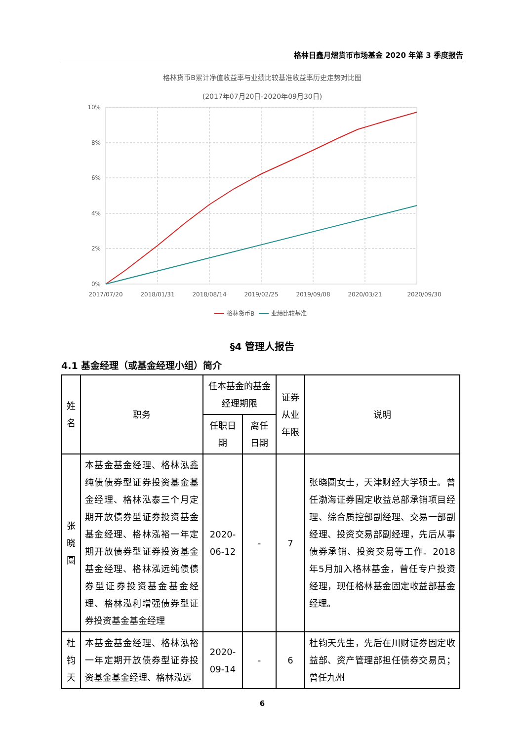格林日鑫月熠货币市场基金 2020 年第 3 季度报告
格林货币B累计净值收益率与业绩比较基准收益率历史走势对比图
(2017年07月20日-2020年09月30日)
10%
8%
6%
4%
2%
0%
2017/07/20
2018/01/31
2018/08/14
2019/02/25
2019/09/08
2020/03/21
2020/09/30
格林货币B
业绩比较基准
§4 管理人报告
4.1 基金经理（或基金经理小组）简介
| 姓名 | 职务 | 任本基金的基金经理期限 | | 证券从业年限 | 说明 |
| --- | --- | --- | --- | --- | --- |
| | | 任职日期 | 离任日期 | | |
| 张晓圆 | 本基金基金经理、格林泓鑫纯债债券型证券投资基金基金经理、格林泓泰三个月定期开放债券型证券投资基金基金经理、格林泓裕一年定期开放债券型证券投资基金基金经理、格林泓远纯债债券型证券投资基金基金经理、格林泓利增强债券型证券投资基金基金经理 | 2020-06-12 | - | 7 | 张晓圆女士，天津财经大学硕士。曾任渤海证券固定收益总部承销项目经理、综合质控部副经理、交易一部副经理、投资交易部副经理，先后从事债券承销、投资交易等工作。2018年5月加入格林基金，曾任专户投资经理，现任格林基金固定收益部基金经理。 |
| 杜钧天 | 本基金基金经理、格林泓裕一年定期开放债券型证券投资基金基金经理、格林泓远 | 2020-09-14 | - | 6 | 杜钧天先生，先后在川财证券固定收益部、资产管理部担任债券交易员；曾任九州 |
6